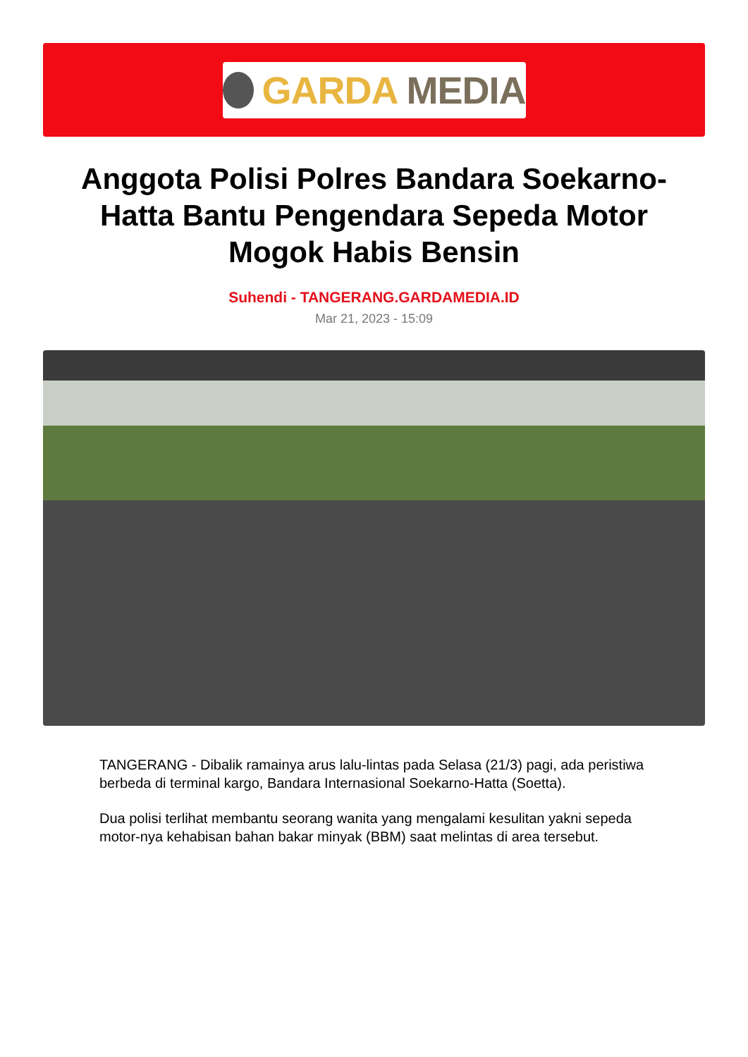GARDA MEDIA
Anggota Polisi Polres Bandara Soekarno-Hatta Bantu Pengendara Sepeda Motor Mogok Habis Bensin
Suhendi - TANGERANG.GARDAMEDIA.ID
Mar 21, 2023 - 15:09
TANGERANG - Dibalik ramainya arus lalu-lintas pada Selasa (21/3) pagi, ada peristiwa berbeda di terminal kargo, Bandara Internasional Soekarno-Hatta (Soetta).
Dua polisi terlihat membantu seorang wanita yang mengalami kesulitan yakni sepeda motor-nya kehabisan bahan bakar minyak (BBM) saat melintas di area tersebut.